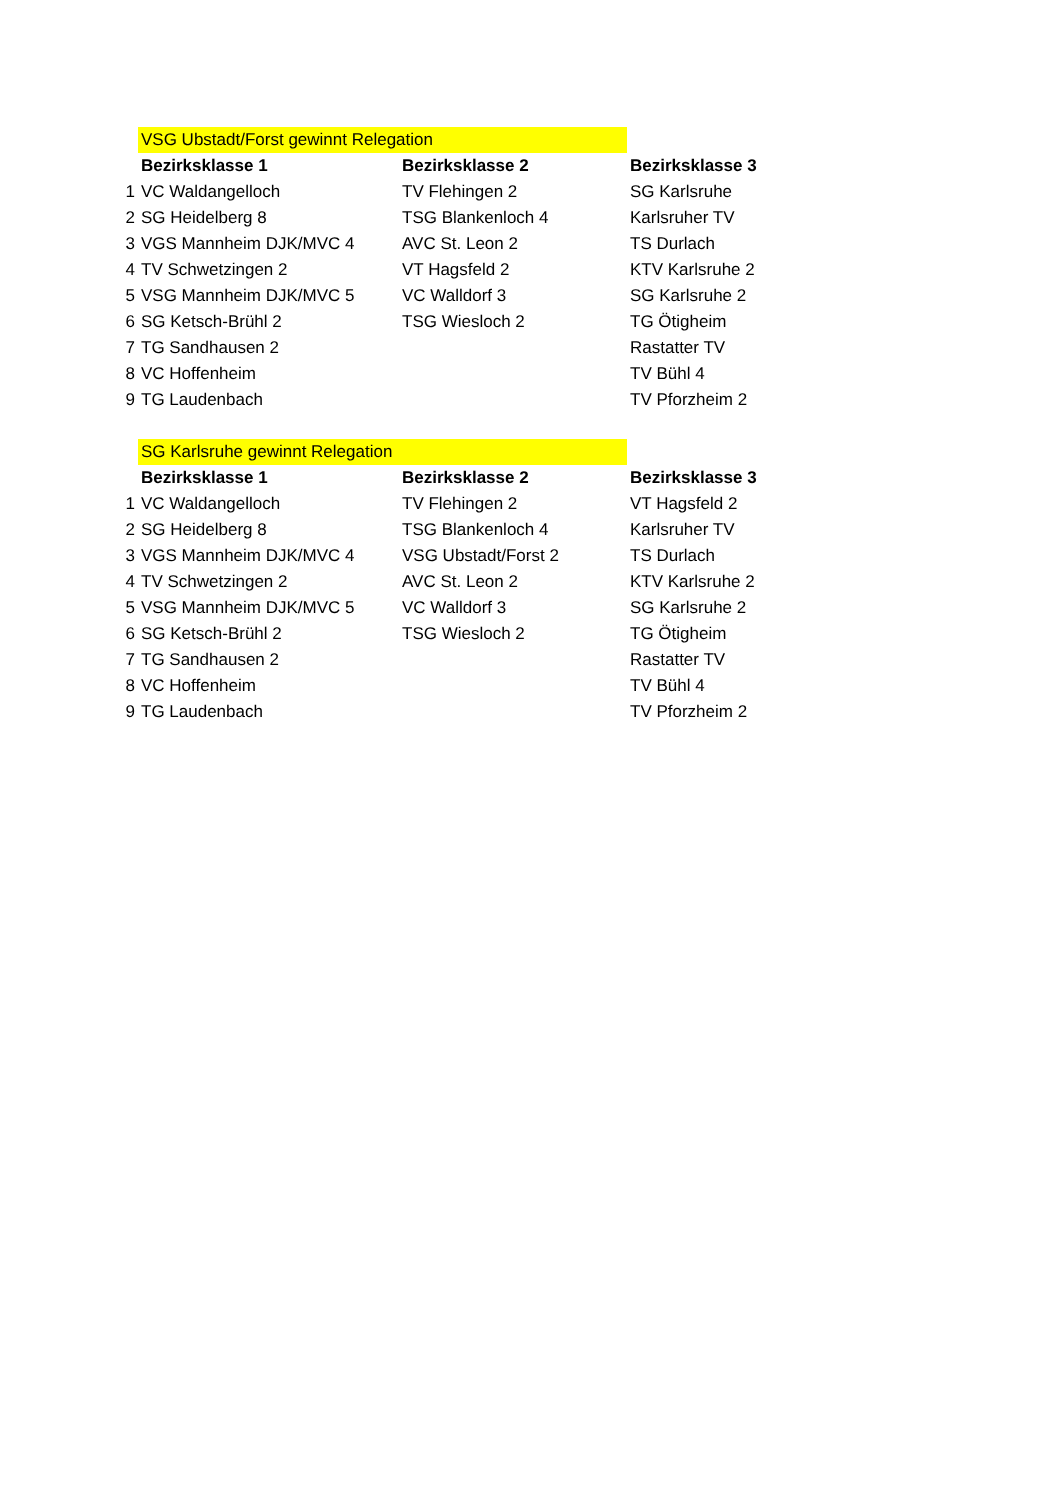| | VSG Ubstadt/Forst gewinnt Relegation | | |
| | Bezirksklasse 1 | Bezirksklasse 2 | Bezirksklasse 3 |
| 1 | VC Waldangelloch | TV Flehingen 2 | SG Karlsruhe |
| 2 | SG Heidelberg 8 | TSG Blankenloch 4 | Karlsruher TV |
| 3 | VGS Mannheim DJK/MVC 4 | AVC St. Leon 2 | TS Durlach |
| 4 | TV Schwetzingen 2 | VT Hagsfeld 2 | KTV Karlsruhe 2 |
| 5 | VSG Mannheim DJK/MVC 5 | VC Walldorf 3 | SG Karlsruhe 2 |
| 6 | SG Ketsch-Brühl 2 | TSG Wiesloch 2 | TG Ötigheim |
| 7 | TG Sandhausen 2 | | Rastatter TV |
| 8 | VC Hoffenheim | | TV Bühl 4 |
| 9 | TG Laudenbach | | TV Pforzheim 2 |
| | SG Karlsruhe gewinnt Relegation | | |
| | Bezirksklasse 1 | Bezirksklasse 2 | Bezirksklasse 3 |
| 1 | VC Waldangelloch | TV Flehingen 2 | VT Hagsfeld 2 |
| 2 | SG Heidelberg 8 | TSG Blankenloch 4 | Karlsruher TV |
| 3 | VGS Mannheim DJK/MVC 4 | VSG Ubstadt/Forst 2 | TS Durlach |
| 4 | TV Schwetzingen 2 | AVC St. Leon 2 | KTV Karlsruhe 2 |
| 5 | VSG Mannheim DJK/MVC 5 | VC Walldorf 3 | SG Karlsruhe 2 |
| 6 | SG Ketsch-Brühl 2 | TSG Wiesloch 2 | TG Ötigheim |
| 7 | TG Sandhausen 2 | | Rastatter TV |
| 8 | VC Hoffenheim | | TV Bühl 4 |
| 9 | TG Laudenbach | | TV Pforzheim 2 |